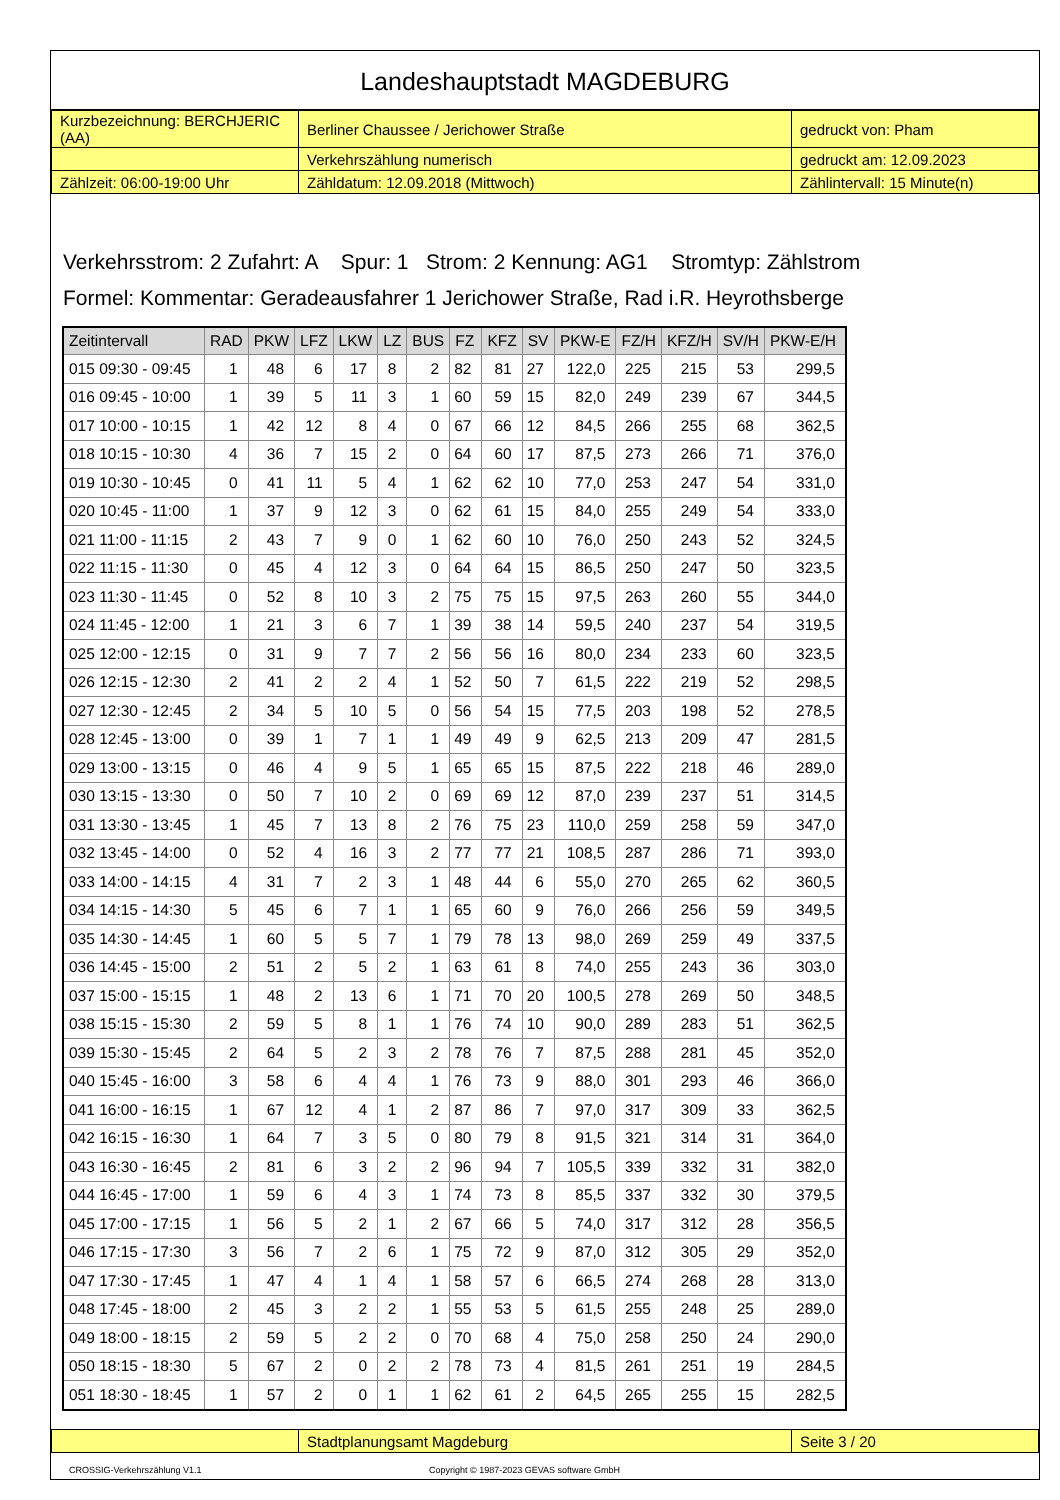Landeshauptstadt MAGDEBURG
| Kurzbezeichnung: BERCHJERIC (AA) | Berliner Chaussee / Jerichower Straße | gedruckt von: Pham |
| | Verkehrszählung numerisch | gedruckt am: 12.09.2023 |
| Zählzeit: 06:00-19:00 Uhr | Zähldatum: 12.09.2018 (Mittwoch) | Zählintervall: 15 Minute(n) |
Verkehrsstrom: 2 Zufahrt: A Spur: 1 Strom: 2 Kennung: AG1 Stromtyp: Zählstrom
Formel: Kommentar: Geradeausfahrer 1 Jerichower Straße, Rad i.R. Heyrothsberge
| Zeitintervall | RAD | PKW | LFZ | LKW | LZ | BUS | FZ | KFZ | SV | PKW-E | FZ/H | KFZ/H | SV/H | PKW-E/H |
| --- | --- | --- | --- | --- | --- | --- | --- | --- | --- | --- | --- | --- | --- | --- |
| 015 09:30 - 09:45 | 1 | 48 | 6 | 17 | 8 | 2 | 82 | 81 | 27 | 122,0 | 225 | 215 | 53 | 299,5 |
| 016 09:45 - 10:00 | 1 | 39 | 5 | 11 | 3 | 1 | 60 | 59 | 15 | 82,0 | 249 | 239 | 67 | 344,5 |
| 017 10:00 - 10:15 | 1 | 42 | 12 | 8 | 4 | 0 | 67 | 66 | 12 | 84,5 | 266 | 255 | 68 | 362,5 |
| 018 10:15 - 10:30 | 4 | 36 | 7 | 15 | 2 | 0 | 64 | 60 | 17 | 87,5 | 273 | 266 | 71 | 376,0 |
| 019 10:30 - 10:45 | 0 | 41 | 11 | 5 | 4 | 1 | 62 | 62 | 10 | 77,0 | 253 | 247 | 54 | 331,0 |
| 020 10:45 - 11:00 | 1 | 37 | 9 | 12 | 3 | 0 | 62 | 61 | 15 | 84,0 | 255 | 249 | 54 | 333,0 |
| 021 11:00 - 11:15 | 2 | 43 | 7 | 9 | 0 | 1 | 62 | 60 | 10 | 76,0 | 250 | 243 | 52 | 324,5 |
| 022 11:15 - 11:30 | 0 | 45 | 4 | 12 | 3 | 0 | 64 | 64 | 15 | 86,5 | 250 | 247 | 50 | 323,5 |
| 023 11:30 - 11:45 | 0 | 52 | 8 | 10 | 3 | 2 | 75 | 75 | 15 | 97,5 | 263 | 260 | 55 | 344,0 |
| 024 11:45 - 12:00 | 1 | 21 | 3 | 6 | 7 | 1 | 39 | 38 | 14 | 59,5 | 240 | 237 | 54 | 319,5 |
| 025 12:00 - 12:15 | 0 | 31 | 9 | 7 | 7 | 2 | 56 | 56 | 16 | 80,0 | 234 | 233 | 60 | 323,5 |
| 026 12:15 - 12:30 | 2 | 41 | 2 | 2 | 4 | 1 | 52 | 50 | 7 | 61,5 | 222 | 219 | 52 | 298,5 |
| 027 12:30 - 12:45 | 2 | 34 | 5 | 10 | 5 | 0 | 56 | 54 | 15 | 77,5 | 203 | 198 | 52 | 278,5 |
| 028 12:45 - 13:00 | 0 | 39 | 1 | 7 | 1 | 1 | 49 | 49 | 9 | 62,5 | 213 | 209 | 47 | 281,5 |
| 029 13:00 - 13:15 | 0 | 46 | 4 | 9 | 5 | 1 | 65 | 65 | 15 | 87,5 | 222 | 218 | 46 | 289,0 |
| 030 13:15 - 13:30 | 0 | 50 | 7 | 10 | 2 | 0 | 69 | 69 | 12 | 87,0 | 239 | 237 | 51 | 314,5 |
| 031 13:30 - 13:45 | 1 | 45 | 7 | 13 | 8 | 2 | 76 | 75 | 23 | 110,0 | 259 | 258 | 59 | 347,0 |
| 032 13:45 - 14:00 | 0 | 52 | 4 | 16 | 3 | 2 | 77 | 77 | 21 | 108,5 | 287 | 286 | 71 | 393,0 |
| 033 14:00 - 14:15 | 4 | 31 | 7 | 2 | 3 | 1 | 48 | 44 | 6 | 55,0 | 270 | 265 | 62 | 360,5 |
| 034 14:15 - 14:30 | 5 | 45 | 6 | 7 | 1 | 1 | 65 | 60 | 9 | 76,0 | 266 | 256 | 59 | 349,5 |
| 035 14:30 - 14:45 | 1 | 60 | 5 | 5 | 7 | 1 | 79 | 78 | 13 | 98,0 | 269 | 259 | 49 | 337,5 |
| 036 14:45 - 15:00 | 2 | 51 | 2 | 5 | 2 | 1 | 63 | 61 | 8 | 74,0 | 255 | 243 | 36 | 303,0 |
| 037 15:00 - 15:15 | 1 | 48 | 2 | 13 | 6 | 1 | 71 | 70 | 20 | 100,5 | 278 | 269 | 50 | 348,5 |
| 038 15:15 - 15:30 | 2 | 59 | 5 | 8 | 1 | 1 | 76 | 74 | 10 | 90,0 | 289 | 283 | 51 | 362,5 |
| 039 15:30 - 15:45 | 2 | 64 | 5 | 2 | 3 | 2 | 78 | 76 | 7 | 87,5 | 288 | 281 | 45 | 352,0 |
| 040 15:45 - 16:00 | 3 | 58 | 6 | 4 | 4 | 1 | 76 | 73 | 9 | 88,0 | 301 | 293 | 46 | 366,0 |
| 041 16:00 - 16:15 | 1 | 67 | 12 | 4 | 1 | 2 | 87 | 86 | 7 | 97,0 | 317 | 309 | 33 | 362,5 |
| 042 16:15 - 16:30 | 1 | 64 | 7 | 3 | 5 | 0 | 80 | 79 | 8 | 91,5 | 321 | 314 | 31 | 364,0 |
| 043 16:30 - 16:45 | 2 | 81 | 6 | 3 | 2 | 2 | 96 | 94 | 7 | 105,5 | 339 | 332 | 31 | 382,0 |
| 044 16:45 - 17:00 | 1 | 59 | 6 | 4 | 3 | 1 | 74 | 73 | 8 | 85,5 | 337 | 332 | 30 | 379,5 |
| 045 17:00 - 17:15 | 1 | 56 | 5 | 2 | 1 | 2 | 67 | 66 | 5 | 74,0 | 317 | 312 | 28 | 356,5 |
| 046 17:15 - 17:30 | 3 | 56 | 7 | 2 | 6 | 1 | 75 | 72 | 9 | 87,0 | 312 | 305 | 29 | 352,0 |
| 047 17:30 - 17:45 | 1 | 47 | 4 | 1 | 4 | 1 | 58 | 57 | 6 | 66,5 | 274 | 268 | 28 | 313,0 |
| 048 17:45 - 18:00 | 2 | 45 | 3 | 2 | 2 | 1 | 55 | 53 | 5 | 61,5 | 255 | 248 | 25 | 289,0 |
| 049 18:00 - 18:15 | 2 | 59 | 5 | 2 | 2 | 0 | 70 | 68 | 4 | 75,0 | 258 | 250 | 24 | 290,0 |
| 050 18:15 - 18:30 | 5 | 67 | 2 | 0 | 2 | 2 | 78 | 73 | 4 | 81,5 | 261 | 251 | 19 | 284,5 |
| 051 18:30 - 18:45 | 1 | 57 | 2 | 0 | 1 | 1 | 62 | 61 | 2 | 64,5 | 265 | 255 | 15 | 282,5 |
| | Stadtplanungsamt Magdeburg | Seite 3 / 20 |
CROSSIG-Verkehrszählung V1.1 Copyright © 1987-2023 GEVAS software GmbH